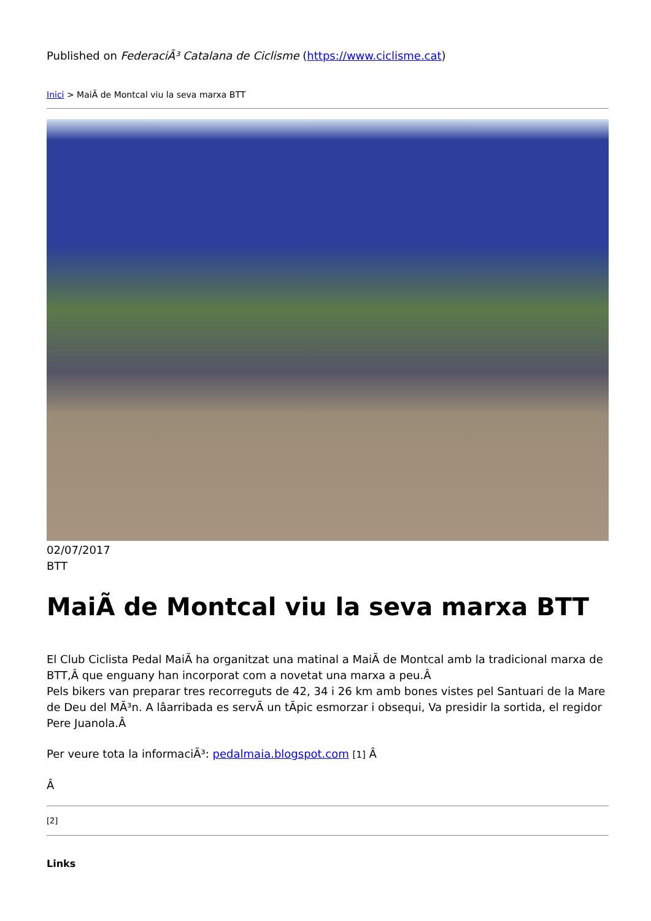Published on FederaciÃ³ Catalana de Ciclisme (https://www.ciclisme.cat)
Inici > MaiÃ de Montcal viu la seva marxa BTT
02/07/2017
BTT
MaiÃ de Montcal viu la seva marxa BTT
El Club Ciclista Pedal MaiÃ ha organitzat una matinal a MaiÃ de Montcal amb la tradicional marxa de BTT,Â que enguany han incorporat com a novetat una marxa a peu.Â
Pels bikers van preparar tres recorreguts de 42, 34 i 26 km amb bones vistes pel Santuari de la Mare de Deu del MÃ³n. A lâarribada es servÃ un tÃpic esmorzar i obsequi, Va presidir la sortida, el regidor Pere Juanola.Â
Per veure tota la informaciÃ³: pedalmaia.blogspot.com [1] Â
Â
[2]
Links